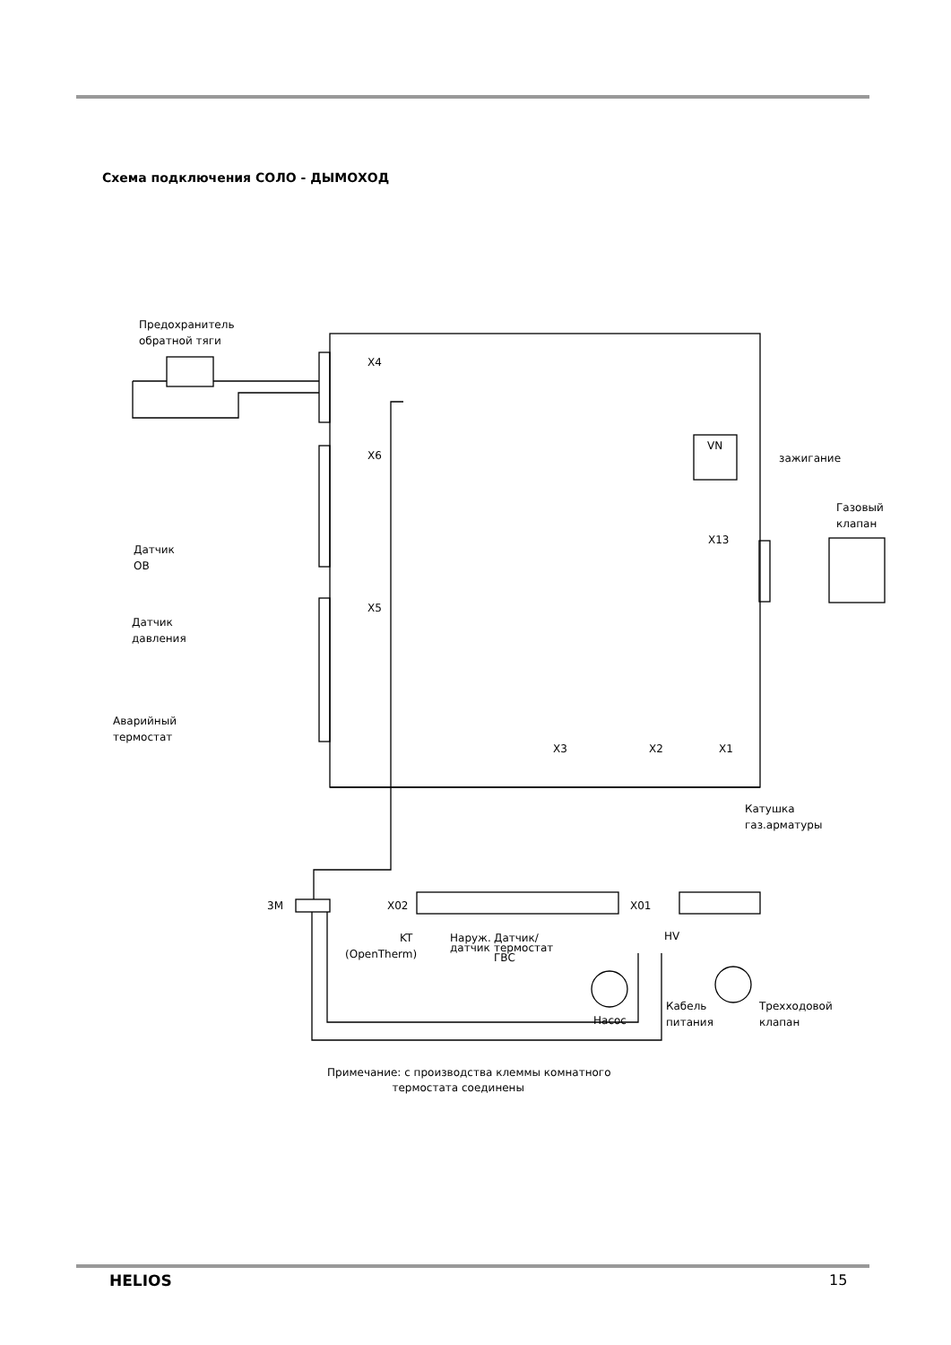Схема подключения СОЛО - ДЫМОХОД
Предохранитель
обратной тяги
X4
X6
X5
X13
X3
X2
X1
VN
зажигание
Газовый
клапан
Датчик
ОВ
Датчик
давления
Аварийный
термостат
Катушка
газ.арматуры
3M
X02
X01
KT
(OpenTherm)
Наруж.
датчик
Датчик/
термостат
ГВС
Насос
HV
Кабель
питания
Трехходовой
клапан
Примечание: с производства клеммы комнатного
термостата соединены
HELIOS 15